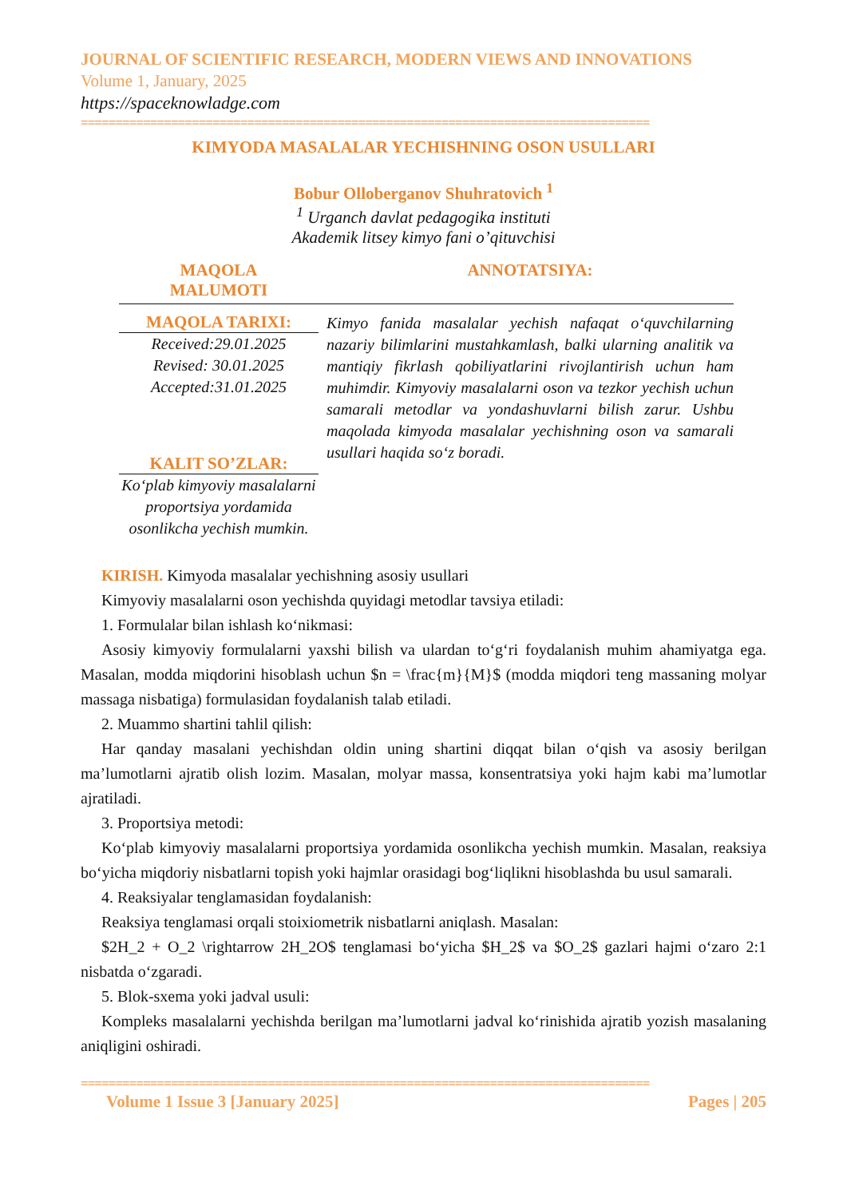JOURNAL OF SCIENTIFIC RESEARCH, MODERN VIEWS AND INNOVATIONS
Volume 1, January, 2025
https://spaceknowladge.com
==================================================================================
KIMYODA MASALALAR YECHISHNING OSON USULLARI
Bobur Olloberganov Shuhratovich <sup>1</sup>
<sup>1</sup> Urganch davlat pedagogika instituti
Akademik litsey kimyo fani o’qituvchisi
MAQOLA
MALUMOTI
ANNOTATSIYA:
MAQOLA TARIXI:
Received:29.01.2025
Revised: 30.01.2025
Accepted:31.01.2025
KALIT SO’ZLAR:
Ko‘plab kimyoviy masalalarni proportsiya yordamida osonlikcha yechish mumkin.
Kimyo fanida masalalar yechish nafaqat o‘quvchilarning nazariy bilimlarini mustahkamlash, balki ularning analitik va mantiqiy fikrlash qobiliyatlarini rivojlantirish uchun ham muhimdir. Kimyoviy masalalarni oson va tezkor yechish uchun samarali metodlar va yondashuvlarni bilish zarur. Ushbu maqolada kimyoda masalalar yechishning oson va samarali usullari haqida so‘z boradi.
KIRISH. Kimyoda masalalar yechishning asosiy usullari
Kimyoviy masalalarni oson yechishda quyidagi metodlar tavsiya etiladi:
1. Formulalar bilan ishlash ko‘nikmasi:
Asosiy kimyoviy formulalarni yaxshi bilish va ulardan to‘g‘ri foydalanish muhim ahamiyatga ega. Masalan, modda miqdorini hisoblash uchun $n = \frac{m}{M}$ (modda miqdori teng massaning molyar massaga nisbatiga) formulasidan foydalanish talab etiladi.
2. Muammo shartini tahlil qilish:
Har qanday masalani yechishdan oldin uning shartini diqqat bilan o‘qish va asosiy berilgan ma’lumotlarni ajratib olish lozim. Masalan, molyar massa, konsentratsiya yoki hajm kabi ma’lumotlar ajratiladi.
3. Proportsiya metodi:
Ko‘plab kimyoviy masalalarni proportsiya yordamida osonlikcha yechish mumkin. Masalan, reaksiya bo‘yicha miqdoriy nisbatlarni topish yoki hajmlar orasidagi bog‘liqlikni hisoblashda bu usul samarali.
4. Reaksiyalar tenglamasidan foydalanish:
Reaksiya tenglamasi orqali stoixiometrik nisbatlarni aniqlash. Masalan:
$2H_2 + O_2 \rightarrow 2H_2O$ tenglamasi bo‘yicha $H_2$ va $O_2$ gazlari hajmi o‘zaro 2:1 nisbatda o‘zgaradi.
5. Blok-sxema yoki jadval usuli:
Kompleks masalalarni yechishda berilgan ma’lumotlarni jadval ko‘rinishida ajratib yozish masalaning aniqligini oshiradi.
==================================================================================
Volume 1 Issue 3 [January 2025] Pages | 205